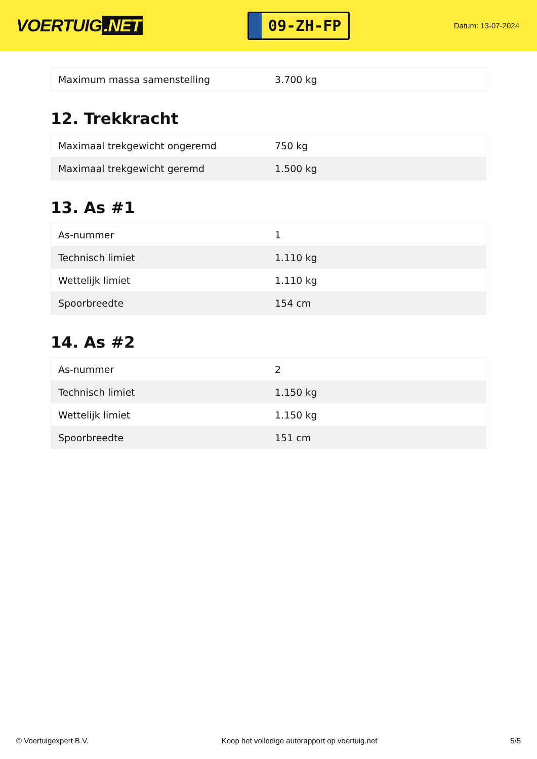VOERTUIG.NET
09-ZH-FP
Datum: 13-07-2024
| Maximum massa samenstelling | 3.700 kg |
12. Trekkracht
| Maximaal trekgewicht ongeremd | 750 kg |
| Maximaal trekgewicht geremd | 1.500 kg |
13. As #1
| As-nummer | 1 |
| Technisch limiet | 1.110 kg |
| Wettelijk limiet | 1.110 kg |
| Spoorbreedte | 154 cm |
14. As #2
| As-nummer | 2 |
| Technisch limiet | 1.150 kg |
| Wettelijk limiet | 1.150 kg |
| Spoorbreedte | 151 cm |
© Voertuigexpert B.V. Koop het volledige autorapport op voertuig.net 5/5